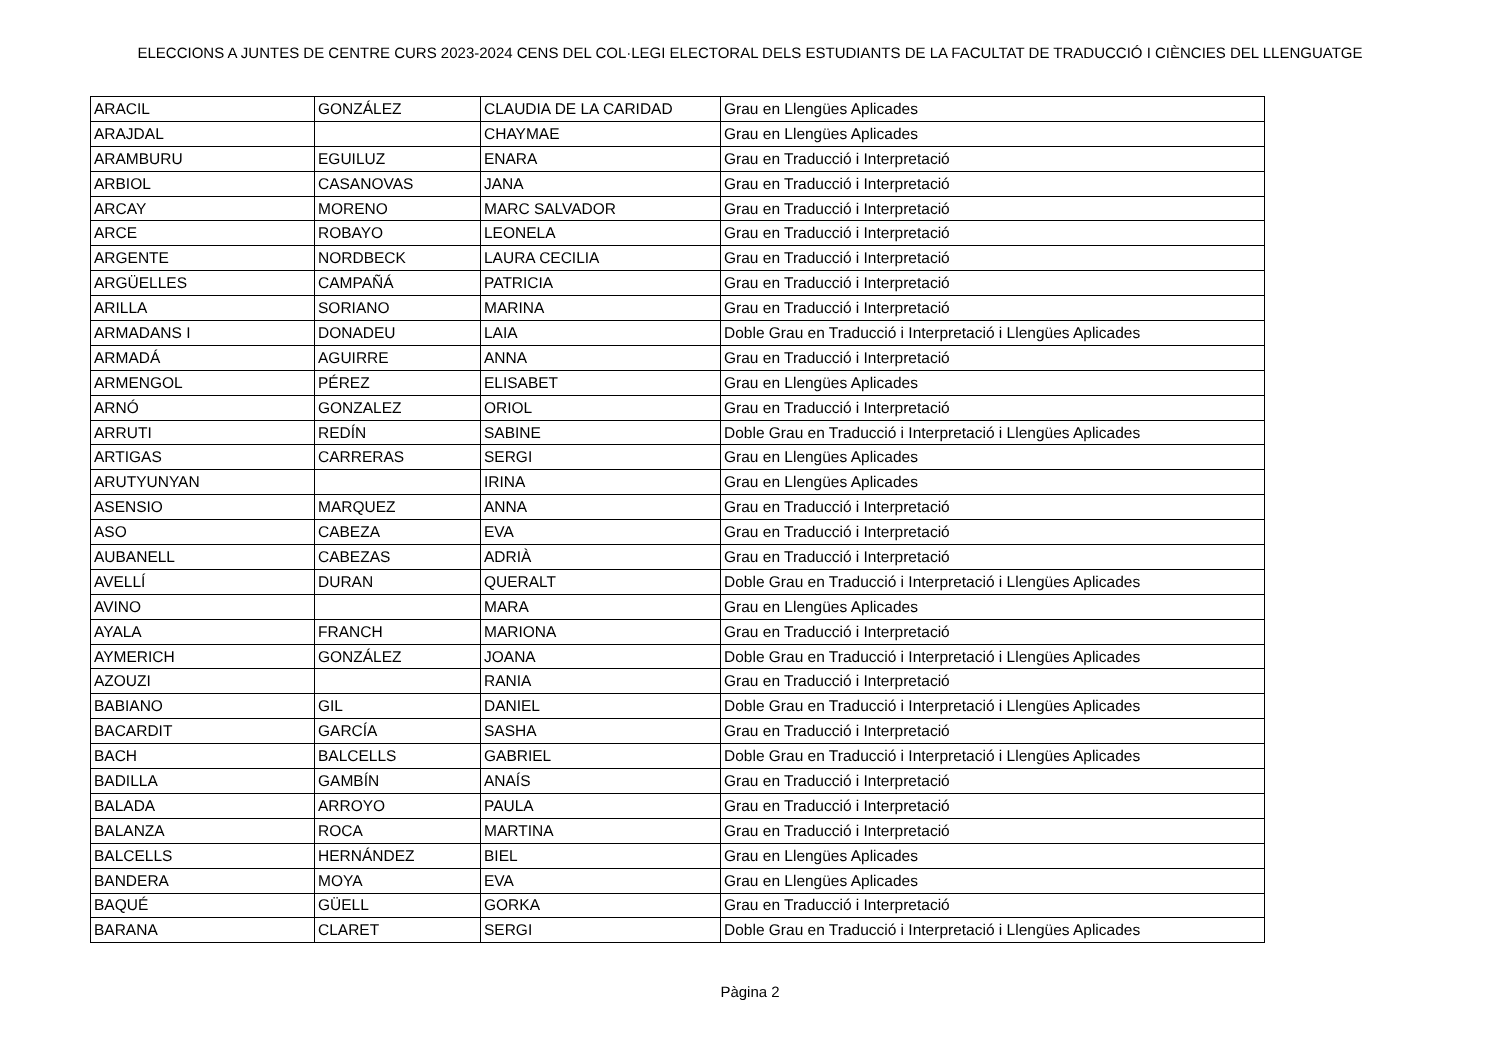ELECCIONS A JUNTES DE CENTRE CURS 2023-2024 CENS DEL COL·LEGI ELECTORAL DELS ESTUDIANTS DE LA FACULTAT DE TRADUCCIÓ I CIÈNCIES DEL LLENGUATGE
| ARACIL | GONZÁLEZ | CLAUDIA DE LA CARIDAD | Grau en Llengües Aplicades |
| ARAJDAL | | CHAYMAE | Grau en Llengües Aplicades |
| ARAMBURU | EGUILUZ | ENARA | Grau en Traducció i Interpretació |
| ARBIOL | CASANOVAS | JANA | Grau en Traducció i Interpretació |
| ARCAY | MORENO | MARC SALVADOR | Grau en Traducció i Interpretació |
| ARCE | ROBAYO | LEONELA | Grau en Traducció i Interpretació |
| ARGENTE | NORDBECK | LAURA CECILIA | Grau en Traducció i Interpretació |
| ARGÜELLES | CAMPAÑÁ | PATRICIA | Grau en Traducció i Interpretació |
| ARILLA | SORIANO | MARINA | Grau en Traducció i Interpretació |
| ARMADANS I | DONADEU | LAIA | Doble Grau en Traducció i Interpretació i Llengües Aplicades |
| ARMADÁ | AGUIRRE | ANNA | Grau en Traducció i Interpretació |
| ARMENGOL | PÉREZ | ELISABET | Grau en Llengües Aplicades |
| ARNÓ | GONZALEZ | ORIOL | Grau en Traducció i Interpretació |
| ARRUTI | REDÍN | SABINE | Doble Grau en Traducció i Interpretació i Llengües Aplicades |
| ARTIGAS | CARRERAS | SERGI | Grau en Llengües Aplicades |
| ARUTYUNYAN | | IRINA | Grau en Llengües Aplicades |
| ASENSIO | MARQUEZ | ANNA | Grau en Traducció i Interpretació |
| ASO | CABEZA | EVA | Grau en Traducció i Interpretació |
| AUBANELL | CABEZAS | ADRIÀ | Grau en Traducció i Interpretació |
| AVELLÍ | DURAN | QUERALT | Doble Grau en Traducció i Interpretació i Llengües Aplicades |
| AVINO | | MARA | Grau en Llengües Aplicades |
| AYALA | FRANCH | MARIONA | Grau en Traducció i Interpretació |
| AYMERICH | GONZÁLEZ | JOANA | Doble Grau en Traducció i Interpretació i Llengües Aplicades |
| AZOUZI | | RANIA | Grau en Traducció i Interpretació |
| BABIANO | GIL | DANIEL | Doble Grau en Traducció i Interpretació i Llengües Aplicades |
| BACARDIT | GARCÍA | SASHA | Grau en Traducció i Interpretació |
| BACH | BALCELLS | GABRIEL | Doble Grau en Traducció i Interpretació i Llengües Aplicades |
| BADILLA | GAMBÍN | ANAÍS | Grau en Traducció i Interpretació |
| BALADA | ARROYO | PAULA | Grau en Traducció i Interpretació |
| BALANZA | ROCA | MARTINA | Grau en Traducció i Interpretació |
| BALCELLS | HERNÁNDEZ | BIEL | Grau en Llengües Aplicades |
| BANDERA | MOYA | EVA | Grau en Llengües Aplicades |
| BAQUÉ | GÜELL | GORKA | Grau en Traducció i Interpretació |
| BARANA | CLARET | SERGI | Doble Grau en Traducció i Interpretació i Llengües Aplicades |
Pàgina 2